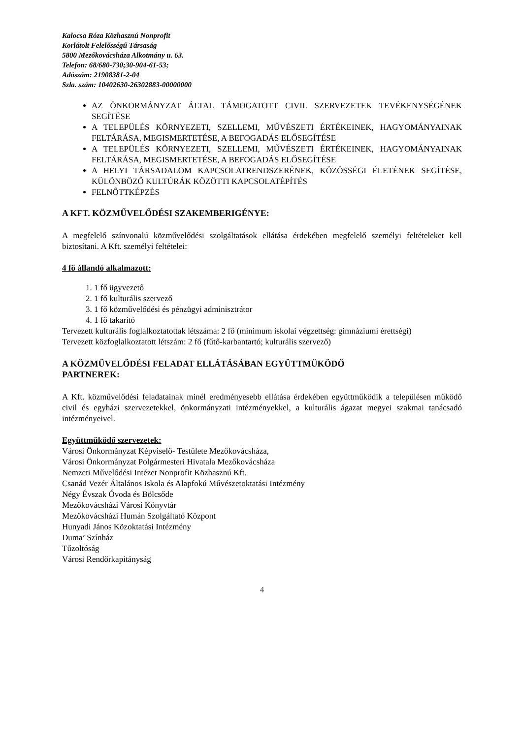Kalocsa Róza Közhasznú Nonprofit
Korlátolt Felelősségű Társaság
5800 Mezőkovácsháza Alkotmány u. 63.
Telefon: 68/680-730;30-904-61-53;
Adószám: 21908381-2-04
Szla. szám: 10402630-26302883-00000000
AZ ÖNKORMÁNYZAT ÁLTAL TÁMOGATOTT CIVIL SZERVEZETEK TEVÉKENYSÉGÉNEK SEGÍTÉSE
A TELEPÜLÉS KÖRNYEZETI, SZELLEMI, MŰVÉSZETI ÉRTÉKEINEK, HAGYOMÁNYAINAK FELTÁRÁSA, MEGISMERTETÉSE, A BEFOGADÁS ELŐSEGÍTÉSE
A TELEPÜLÉS KÖRNYEZETI, SZELLEMI, MŰVÉSZETI ÉRTÉKEINEK, HAGYOMÁNYAINAK FELTÁRÁSA, MEGISMERTETÉSE, A BEFOGADÁS ELŐSEGÍTÉSE
A HELYI TÁRSADALOM KAPCSOLATRENDSZERÉNEK, KÖZÖSSÉGI ÉLETÉNEK SEGÍTÉSE, KÜLÖNBÖZŐ KULTÚRÁK KÖZÖTTI KAPCSOLATÉPÍTÉS
FELNŐTTKÉPZÉS
A KFT. KÖZMŰVELŐDÉSI SZAKEMBERIGÉNYE:
A megfelelő színvonalú közművelődési szolgáltatások ellátása érdekében megfelelő személyi feltételeket kell biztosítani. A Kft. személyi feltételei:
4 fő állandó alkalmazott:
1. 1 fő ügyvezető
2. 1 fő kulturális szervező
3. 1 fő közművelődési és pénzügyi adminisztrátor
4. 1 fő takarító
Tervezett kulturális foglalkoztatottak létszáma: 2 fő (minimum iskolai végzettség: gimnáziumi érettségi)
Tervezett közfoglalkoztatott létszám: 2 fő (fűtő-karbantartó; kulturális szervező)
A KÖZMŰVELŐDÉSI FELADAT ELLÁTÁSÁBAN EGYÜTTMÜKÖDŐ
PARTNEREK:
A Kft. közművelődési feladatainak minél eredményesebb ellátása érdekében együttműködik a településen működő civil és egyházi szervezetekkel, önkormányzati intézményekkel, a kulturális ágazat megyei szakmai tanácsadó intézményeivel.
Együttműködő szervezetek:
Városi Önkormányzat Képviselő- Testülete Mezőkovácsháza,
Városi Önkormányzat Polgármesteri Hivatala Mezőkovácsháza
Nemzeti Művelődési Intézet Nonprofit Közhasznú Kft.
Csanád Vezér Általános Iskola és Alapfokú Művészetoktatási Intézmény
Négy Évszak Óvoda és Bölcsőde
Mezőkovácsházi Városi Könyvtár
Mezőkovácsházi Humán Szolgáltató Központ
Hunyadi János Közoktatási Intézmény
Duma’ Színház
Tűzoltóság
Városi Rendőrkapitányság
4